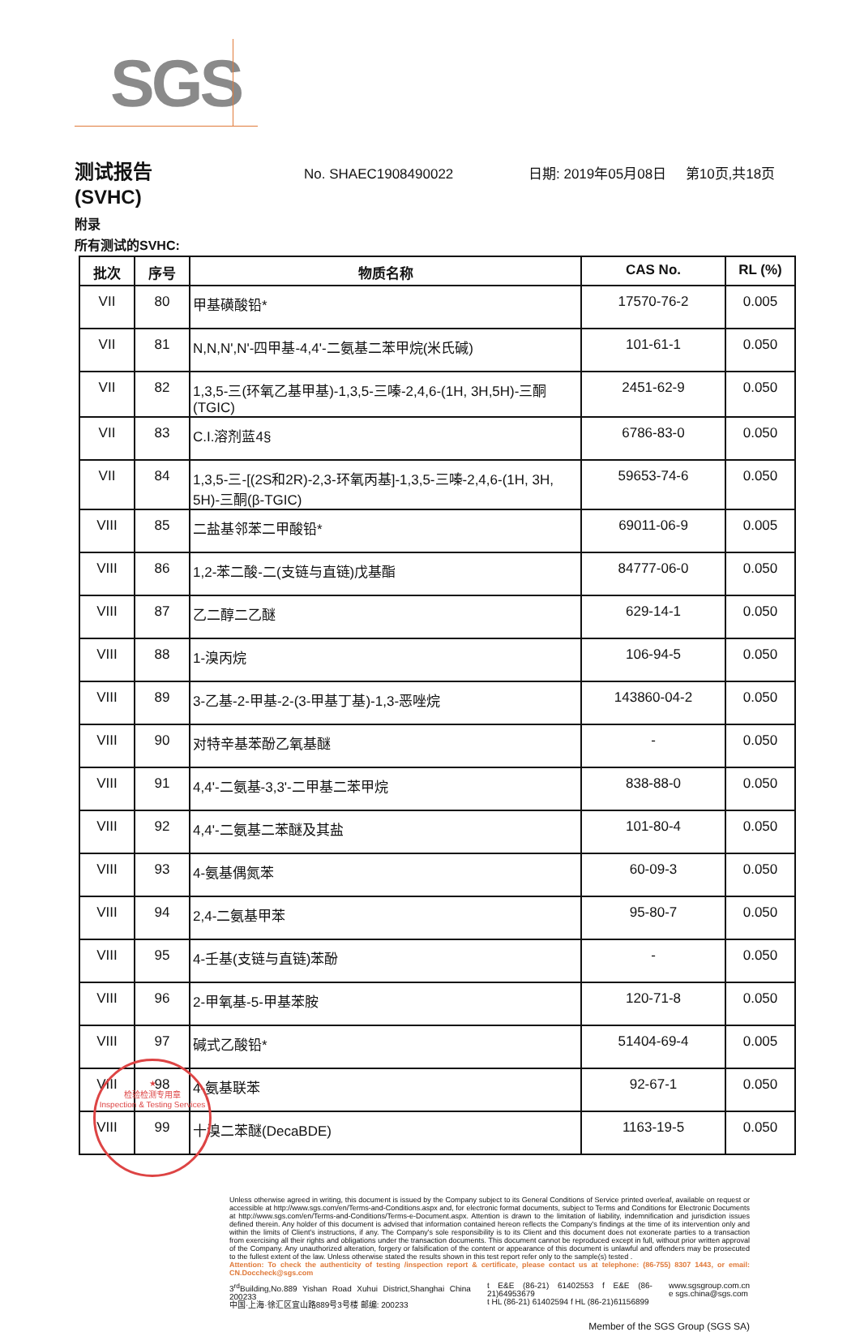SGS
测试报告
No. SHAEC1908490022 日期: 2019年05月08日 第10页,共18页
(SVHC)
附录
所有测试的SVHC:
| 批次 | 序号 | 物质名称 | CAS No. | RL (%) |
| --- | --- | --- | --- | --- |
| VII | 80 | 甲基磺酸铅* | 17570-76-2 | 0.005 |
| VII | 81 | N,N,N',N'-四甲基-4,4'-二氨基二苯甲烷(米氏碱) | 101-61-1 | 0.050 |
| VII | 82 | 1,3,5-三(环氧乙基甲基)-1,3,5-三嗪-2,4,6-(1H, 3H,5H)-三酮(TGIC) | 2451-62-9 | 0.050 |
| VII | 83 | C.I.溶剂蓝4§ | 6786-83-0 | 0.050 |
| VII | 84 | 1,3,5-三-[(2S和2R)-2,3-环氧丙基]-1,3,5-三嗪-2,4,6-(1H, 3H, 5H)-三酮(β-TGIC) | 59653-74-6 | 0.050 |
| VIII | 85 | 二盐基邻苯二甲酸铅* | 69011-06-9 | 0.005 |
| VIII | 86 | 1,2-苯二酸-二(支链与直链)戊基酯 | 84777-06-0 | 0.050 |
| VIII | 87 | 乙二醇二乙醚 | 629-14-1 | 0.050 |
| VIII | 88 | 1-溴丙烷 | 106-94-5 | 0.050 |
| VIII | 89 | 3-乙基-2-甲基-2-(3-甲基丁基)-1,3-恶唑烷 | 143860-04-2 | 0.050 |
| VIII | 90 | 对特辛基苯酚乙氧基醚 | - | 0.050 |
| VIII | 91 | 4,4'-二氨基-3,3'-二甲基二苯甲烷 | 838-88-0 | 0.050 |
| VIII | 92 | 4,4'-二氨基二苯醚及其盐 | 101-80-4 | 0.050 |
| VIII | 93 | 4-氨基偶氮苯 | 60-09-3 | 0.050 |
| VIII | 94 | 2,4-二氨基甲苯 | 95-80-7 | 0.050 |
| VIII | 95 | 4-壬基(支链与直链)苯酚 | - | 0.050 |
| VIII | 96 | 2-甲氧基-5-甲基苯胺 | 120-71-8 | 0.050 |
| VIII | 97 | 碱式乙酸铅* | 51404-69-4 | 0.005 |
| VIII | 98 | 4-氨基联苯 | 92-67-1 | 0.050 |
| VIII | 99 | 十溴二苯醚(DecaBDE) | 1163-19-5 | 0.050 |
★
检验检测专用章
Inspection & Testing Services
Unless otherwise agreed in writing, this document is issued by the Company subject to its General Conditions of Service printed overleaf, available on request or accessible at http://www.sgs.com/en/Terms-and-Conditions.aspx and, for electronic format documents, subject to Terms and Conditions for Electronic Documents at http://www.sgs.com/en/Terms-and-Conditions/Terms-e-Document.aspx. Attention is drawn to the limitation of liability, indemnification and jurisdiction issues defined therein. Any holder of this document is advised that information contained hereon reflects the Company's findings at the time of its intervention only and within the limits of Client's instructions, if any. The Company's sole responsibility is to its Client and this document does not exonerate parties to a transaction from exercising all their rights and obligations under the transaction documents. This document cannot be reproduced except in full, without prior written approval of the Company. Any unauthorized alteration, forgery or falsification of the content or appearance of this document is unlawful and offenders may be prosecuted to the fullest extent of the law. Unless otherwise stated the results shown in this test report refer only to the sample(s) tested .
Attention: To check the authenticity of testing /inspection report & certificate, please contact us at telephone: (86-755) 8307 1443, or email: CN.Doccheck@sgs.com
3<sup>rd</sup>Building,No.889 Yishan Road Xuhui District,Shanghai China 200233
中国·上海·徐汇区宜山路889号3号楼 邮编: 200233
t E&E (86-21) 61402553 f E&E (86-21)64953679
t HL (86-21) 61402594 f HL (86-21)61156899
www.sgsgroup.com.cn
e sgs.china@sgs.com
Member of the SGS Group (SGS SA)